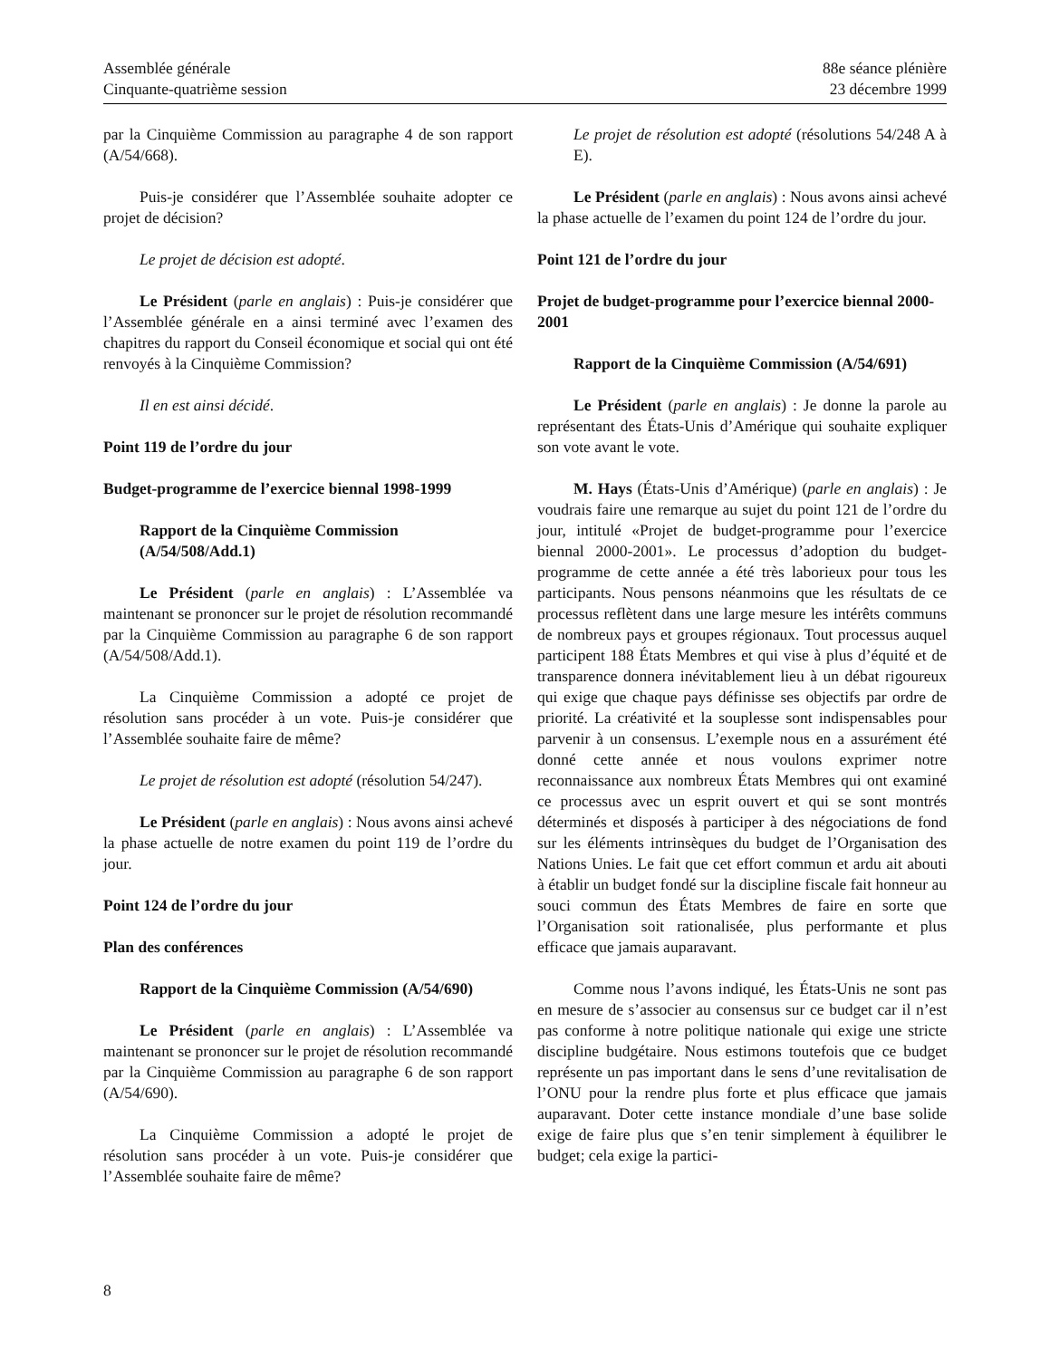Assemblée générale
Cinquante-quatrième session
88e séance plénière
23 décembre 1999
par la Cinquième Commission au paragraphe 4 de son rapport (A/54/668).
Puis-je considérer que l’Assemblée souhaite adopter ce projet de décision?
Le projet de décision est adopté.
Le Président (parle en anglais) : Puis-je considérer que l’Assemblée générale en a ainsi terminé avec l’examen des chapitres du rapport du Conseil économique et social qui ont été renvoyés à la Cinquième Commission?
Il en est ainsi décidé.
Point 119 de l’ordre du jour
Budget-programme de l’exercice biennal 1998-1999
Rapport de la Cinquième Commission
(A/54/508/Add.1)
Le Président (parle en anglais) : L’Assemblée va maintenant se prononcer sur le projet de résolution recommandé par la Cinquième Commission au paragraphe 6 de son rapport (A/54/508/Add.1).
La Cinquième Commission a adopté ce projet de résolution sans procéder à un vote. Puis-je considérer que l’Assemblée souhaite faire de même?
Le projet de résolution est adopté (résolution 54/247).
Le Président (parle en anglais) : Nous avons ainsi achevé la phase actuelle de notre examen du point 119 de l’ordre du jour.
Point 124 de l’ordre du jour
Plan des conférences
Rapport de la Cinquième Commission (A/54/690)
Le Président (parle en anglais) : L’Assemblée va maintenant se prononcer sur le projet de résolution recommandé par la Cinquième Commission au paragraphe 6 de son rapport (A/54/690).
La Cinquième Commission a adopté le projet de résolution sans procéder à un vote. Puis-je considérer que l’Assemblée souhaite faire de même?
Le projet de résolution est adopté (résolutions 54/248 A à E).
Le Président (parle en anglais) : Nous avons ainsi achevé la phase actuelle de l’examen du point 124 de l’ordre du jour.
Point 121 de l’ordre du jour
Projet de budget-programme pour l’exercice biennal 2000-2001
Rapport de la Cinquième Commission (A/54/691)
Le Président (parle en anglais) : Je donne la parole au représentant des États-Unis d’Amérique qui souhaite expliquer son vote avant le vote.
M. Hays (États-Unis d’Amérique) (parle en anglais) : Je voudrais faire une remarque au sujet du point 121 de l’ordre du jour, intitulé «Projet de budget-programme pour l’exercice biennal 2000-2001». Le processus d’adoption du budget-programme de cette année a été très laborieux pour tous les participants. Nous pensons néanmoins que les résultats de ce processus reflètent dans une large mesure les intérêts communs de nombreux pays et groupes régionaux. Tout processus auquel participent 188 États Membres et qui vise à plus d’équité et de transparence donnera inévitablement lieu à un débat rigoureux qui exige que chaque pays définisse ses objectifs par ordre de priorité. La créativité et la souplesse sont indispensables pour parvenir à un consensus. L’exemple nous en a assurément été donné cette année et nous voulons exprimer notre reconnaissance aux nombreux États Membres qui ont examiné ce processus avec un esprit ouvert et qui se sont montrés déterminés et disposés à participer à des négociations de fond sur les éléments intrinsèques du budget de l’Organisation des Nations Unies. Le fait que cet effort commun et ardu ait abouti à établir un budget fondé sur la discipline fiscale fait honneur au souci commun des États Membres de faire en sorte que l’Organisation soit rationalisée, plus performante et plus efficace que jamais auparavant.
Comme nous l’avons indiqué, les États-Unis ne sont pas en mesure de s’associer au consensus sur ce budget car il n’est pas conforme à notre politique nationale qui exige une stricte discipline budgétaire. Nous estimons toutefois que ce budget représente un pas important dans le sens d’une revitalisation de l’ONU pour la rendre plus forte et plus efficace que jamais auparavant. Doter cette instance mondiale d’une base solide exige de faire plus que s’en tenir simplement à équilibrer le budget; cela exige la partici-
8